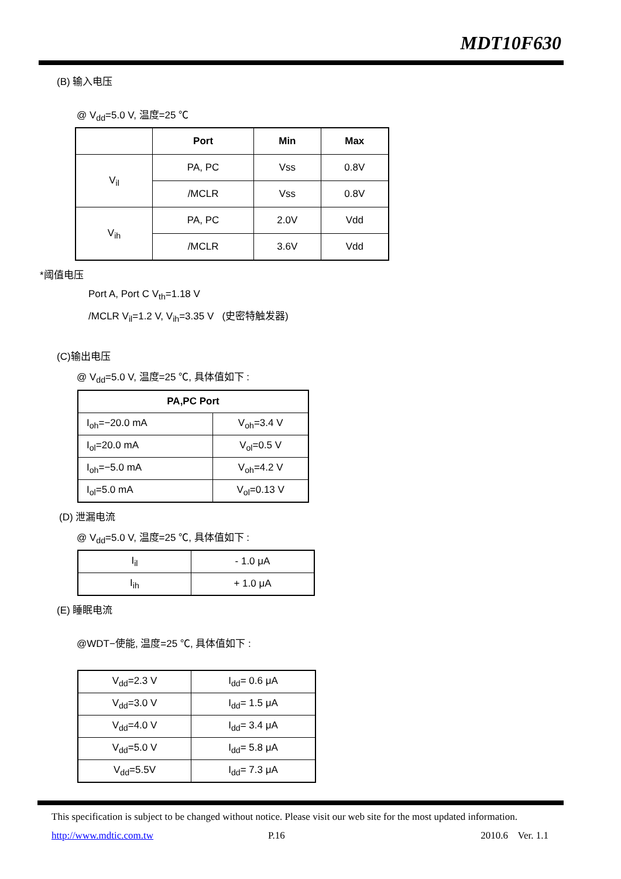MDT10F630
(B) 输入电压
@ V<sub>dd</sub>=5.0 V, 温度=25 ℃
| | Port | Min | Max |
| --- | --- | --- | --- |
| V<sub>il</sub> | PA, PC | Vss | 0.8V |
| | /MCLR | Vss | 0.8V |
| V<sub>ih</sub> | PA, PC | 2.0V | Vdd |
| | /MCLR | 3.6V | Vdd |
*阈值电压
Port A, Port C V<sub>th</sub>=1.18 V
/MCLR V<sub>il</sub>=1.2 V, V<sub>ih</sub>=3.35 V (史密特触发器)
(C)输出电压
@ V<sub>dd</sub>=5.0 V, 温度=25 ℃, 具体值如下 :
| PA,PC Port | |
| --- | --- |
| I<sub>oh</sub>=−20.0 mA | V<sub>oh</sub>=3.4 V |
| I<sub>ol</sub>=20.0 mA | V<sub>ol</sub>=0.5 V |
| I<sub>oh</sub>=−5.0 mA | V<sub>oh</sub>=4.2 V |
| I<sub>ol</sub>=5.0 mA | V<sub>ol</sub>=0.13 V |
(D) 泄漏电流
@ V<sub>dd</sub>=5.0 V, 温度=25 ℃, 具体值如下 :
| I<sub>il</sub> | - 1.0 μA |
| I<sub>ih</sub> | + 1.0 μA |
(E) 睡眠电流
@WDT−使能, 温度=25 ℃, 具体值如下 :
| V<sub>dd</sub>=2.3 V | I<sub>dd</sub>= 0.6 μA |
| V<sub>dd</sub>=3.0 V | I<sub>dd</sub>= 1.5 μA |
| V<sub>dd</sub>=4.0 V | I<sub>dd</sub>= 3.4 μA |
| V<sub>dd</sub>=5.0 V | I<sub>dd</sub>= 5.8 μA |
| V<sub>dd</sub>=5.5V | I<sub>dd</sub>= 7.3 μA |
This specification is subject to be changed without notice. Please visit our web site for the most updated information.
http://www.mdtic.com.tw P.16 2010.6 Ver. 1.1